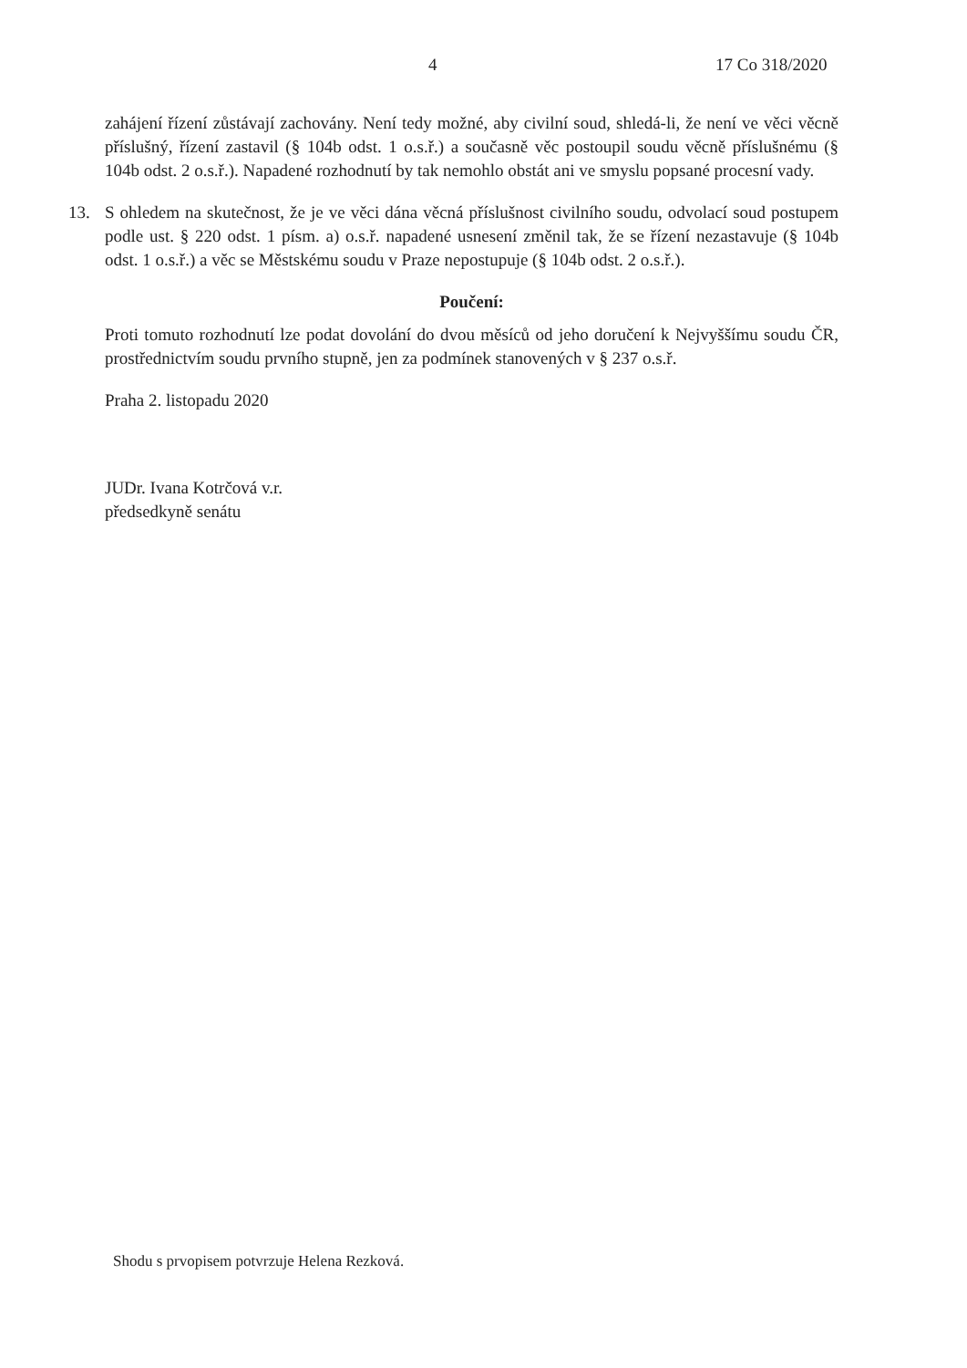4 17 Co 318/2020
zahájení řízení zůstávají zachovány. Není tedy možné, aby civilní soud, shledá-li, že není ve věci věcně příslušný, řízení zastavil (§ 104b odst. 1 o.s.ř.) a současně věc postoupil soudu věcně příslušnému (§ 104b odst. 2 o.s.ř.). Napadené rozhodnutí by tak nemohlo obstát ani ve smyslu popsané procesní vady.
13. S ohledem na skutečnost, že je ve věci dána věcná příslušnost civilního soudu, odvolací soud postupem podle ust. § 220 odst. 1 písm. a) o.s.ř. napadené usnesení změnil tak, že se řízení nezastavuje (§ 104b odst. 1 o.s.ř.) a věc se Městskému soudu v Praze nepostupuje (§ 104b odst. 2 o.s.ř.).
Poučení:
Proti tomuto rozhodnutí lze podat dovolání do dvou měsíců od jeho doručení k Nejvyššímu soudu ČR, prostřednictvím soudu prvního stupně, jen za podmínek stanovených v § 237 o.s.ř.
Praha 2. listopadu 2020
JUDr. Ivana Kotrčová v.r.
předsedkyně senátu
Shodu s prvopisem potvrzuje Helena Rezková.